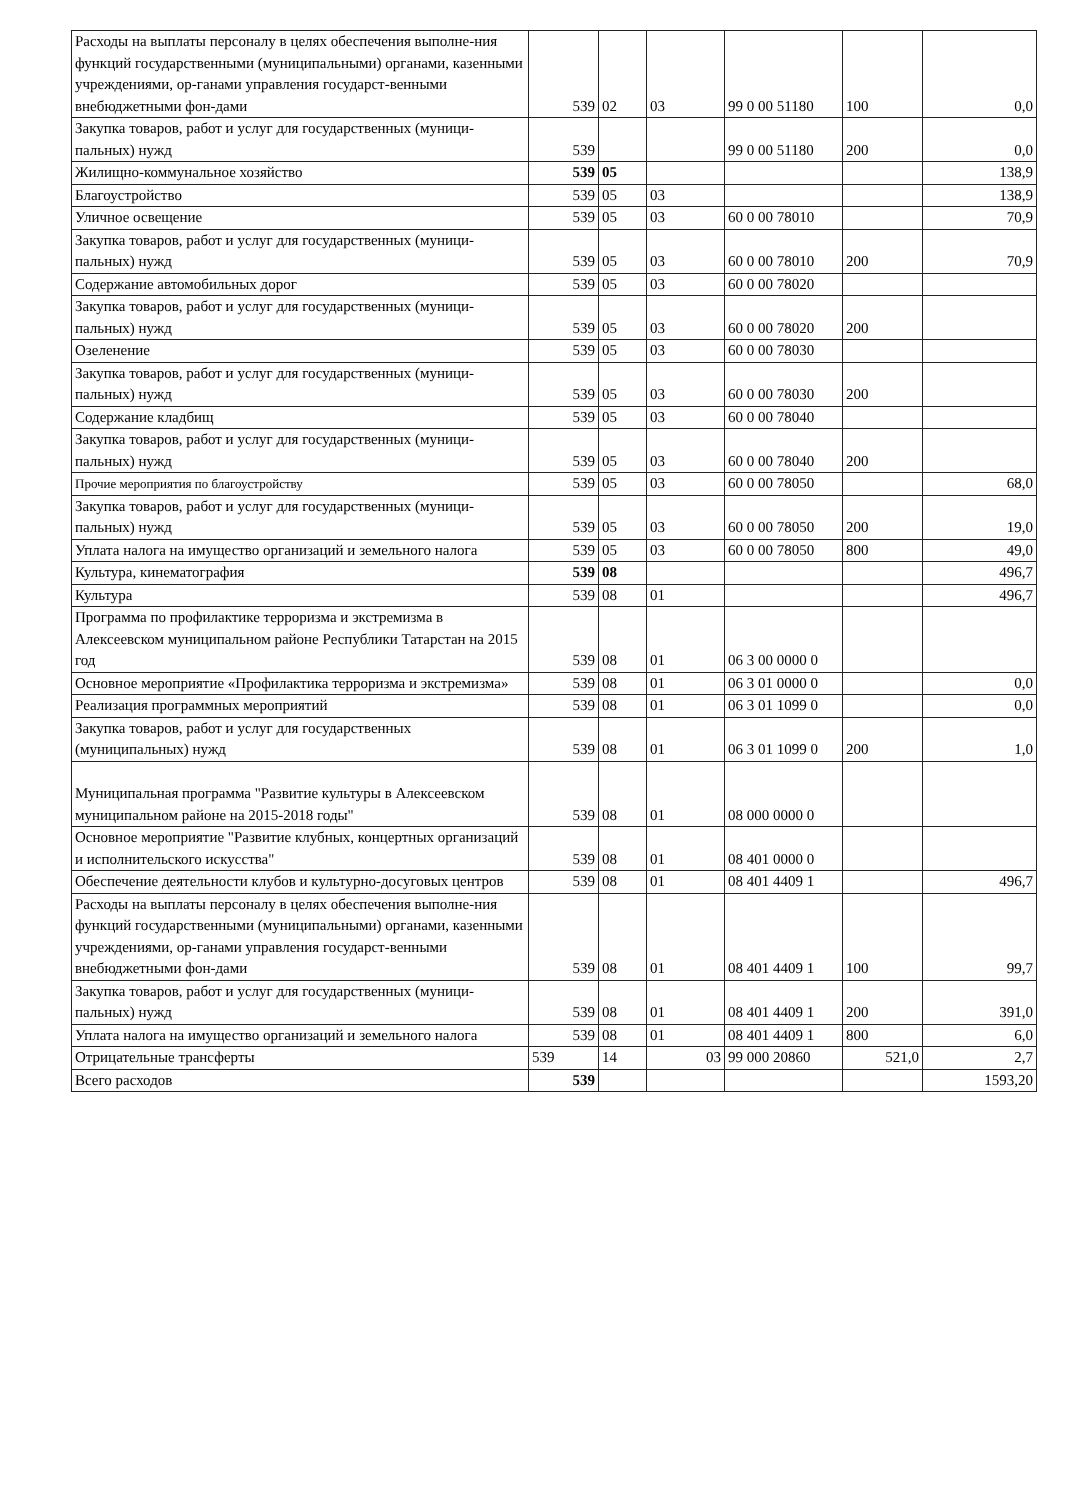| Расходы на выплаты персоналу в целях обеспечения выполне-ния функций государственными (муниципальными) органами, казенными учреждениями, ор-ганами управления государст-венными внебюджетными фон-дами | 539 | 02 | 03 | 99 0 00 51180 | 100 | 0,0 |
| Закупка товаров, работ и услуг для государственных (муници-пальных) нужд | 539 | | | 99 0 00 51180 | 200 | 0,0 |
| Жилищно-коммунальное хозяйство | 539 | 05 | | | | 138,9 |
| Благоустройство | 539 | 05 | 03 | | | 138,9 |
| Уличное освещение | 539 | 05 | 03 | 60 0 00 78010 | | 70,9 |
| Закупка товаров, работ и услуг для государственных (муници-пальных) нужд | 539 | 05 | 03 | 60 0 00 78010 | 200 | 70,9 |
| Содержание автомобильных дорог | 539 | 05 | 03 | 60 0 00 78020 | | |
| Закупка товаров, работ и услуг для государственных (муници-пальных) нужд | 539 | 05 | 03 | 60 0 00 78020 | 200 | |
| Озеленение | 539 | 05 | 03 | 60 0 00 78030 | | |
| Закупка товаров, работ и услуг для государственных (муници-пальных) нужд | 539 | 05 | 03 | 60 0 00 78030 | 200 | |
| Содержание кладбищ | 539 | 05 | 03 | 60 0 00 78040 | | |
| Закупка товаров, работ и услуг для государственных (муници-пальных) нужд | 539 | 05 | 03 | 60 0 00 78040 | 200 | |
| Прочие мероприятия по благоустройству | 539 | 05 | 03 | 60 0 00 78050 | | 68,0 |
| Закупка товаров, работ и услуг для государственных (муници-пальных) нужд | 539 | 05 | 03 | 60 0 00 78050 | 200 | 19,0 |
| Уплата налога на имущество организаций и земельного налога | 539 | 05 | 03 | 60 0 00 78050 | 800 | 49,0 |
| Культура, кинематография | 539 | 08 | | | | 496,7 |
| Культура | 539 | 08 | 01 | | | 496,7 |
| Программа по профилактике терроризма и экстремизма в Алексеевском муниципальном районе Республики Татарстан на 2015 год | 539 | 08 | 01 | 06 3 00 0000 0 | | |
| Основное мероприятие «Профилактика терроризма и экстремизма» | 539 | 08 | 01 | 06 3 01 0000 0 | | 0,0 |
| Реализация программных мероприятий | 539 | 08 | 01 | 06 3 01 1099 0 | | 0,0 |
| Закупка товаров, работ и услуг для государственных (муниципальных) нужд | 539 | 08 | 01 | 06 3 01 1099 0 | 200 | 1,0 |
| Муниципальная программа "Развитие культуры в Алексеевском муниципальном районе на 2015-2018 годы" | 539 | 08 | 01 | 08 000 0000 0 | | |
| Основное мероприятие "Развитие клубных, концертных организаций и исполнительского искусства" | 539 | 08 | 01 | 08 401 0000 0 | | |
| Обеспечение деятельности клубов и культурно-досуговых центров | 539 | 08 | 01 | 08 401 4409 1 | | 496,7 |
| Расходы на выплаты персоналу в целях обеспечения выполне-ния функций государственными (муниципальными) органами, казенными учреждениями, ор-ганами управления государст-венными внебюджетными фон-дами | 539 | 08 | 01 | 08 401 4409 1 | 100 | 99,7 |
| Закупка товаров, работ и услуг для государственных (муници-пальных) нужд | 539 | 08 | 01 | 08 401 4409 1 | 200 | 391,0 |
| Уплата налога на имущество организаций и земельного налога | 539 | 08 | 01 | 08 401 4409 1 | 800 | 6,0 |
| Отрицательные трансферты | 539 | 14 | 03 | 99 000 20860 | 521,0 | 2,7 |
| Всего расходов | 539 | | | | | 1593,20 |